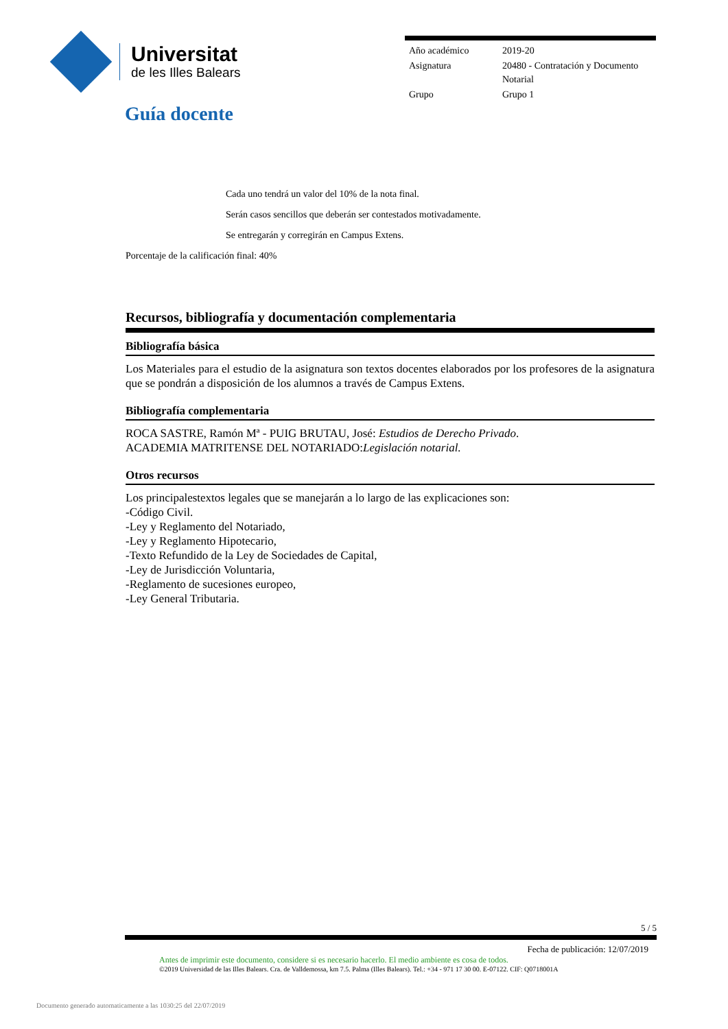Universitat
de les Illes Balears
| Año académico | 2019-20 |
| Asignatura | 20480 - Contratación y Documento Notarial |
| Grupo | Grupo 1 |
Guía docente
Cada uno tendrá un valor del 10% de la nota final.
Serán casos sencillos que deberán ser contestados motivadamente.
Se entregarán y corregirán en Campus Extens.
Porcentaje de la calificación final: 40%
Recursos, bibliografía y documentación complementaria
Bibliografía básica
Los Materiales para el estudio de la asignatura son textos docentes elaborados por los profesores de la asignatura que se pondrán a disposición de los alumnos a través de Campus Extens.
Bibliografía complementaria
ROCA SASTRE, Ramón Mª - PUIG BRUTAU, José: Estudios de Derecho Privado.
ACADEMIA MATRITENSE DEL NOTARIADO:Legislación notarial.
Otros recursos
Los principalestextos legales que se manejarán a lo largo de las explicaciones son:
-Código Civil.
-Ley y Reglamento del Notariado,
-Ley y Reglamento Hipotecario,
-Texto Refundido de la Ley de Sociedades de Capital,
-Ley de Jurisdicción Voluntaria,
-Reglamento de sucesiones europeo,
-Ley General Tributaria.
5 / 5
Fecha de publicación: 12/07/2019
Antes de imprimir este documento, considere si es necesario hacerlo. El medio ambiente es cosa de todos.
©2019 Universidad de las Illes Balears. Cra. de Valldemossa, km 7.5. Palma (Illes Balears). Tel.: +34 - 971 17 30 00. E-07122. CIF: Q0718001A
Documento generado automaticamente a las 1030:25 del 22/07/2019